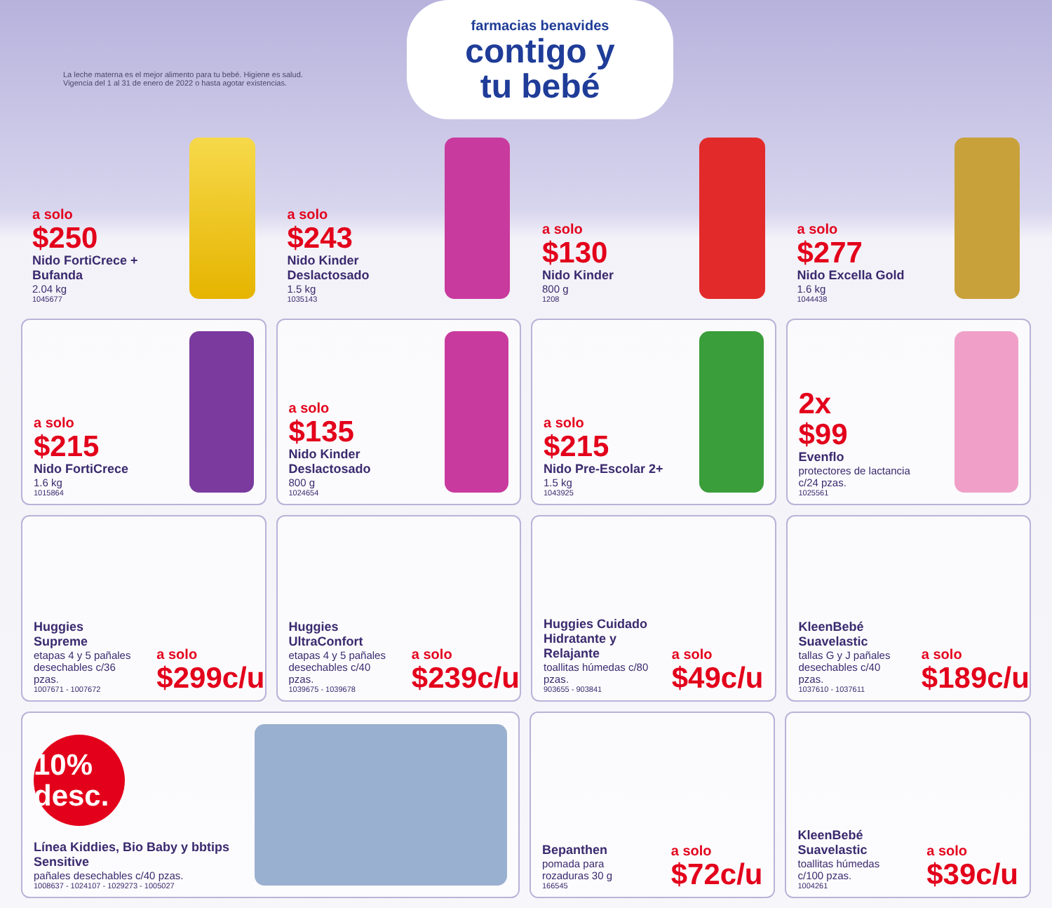La leche materna es el mejor alimento para tu bebé. Higiene es salud.
Vigencia del 1 al 31 de enero de 2022 o hasta agotar existencias.
farmacias benavides
contigo y
tu bebé
a solo
$250
Nido FortiCrece + Bufanda
2.04 kg
1045677
a solo
$243
Nido Kinder Deslactosado
1.5 kg
1035143
a solo
$130
Nido Kinder
800 g
1208
a solo
$277
Nido Excella Gold
1.6 kg
1044438
a solo
$215
Nido FortiCrece
1.6 kg
1015864
a solo
$135
Nido Kinder Deslactosado
800 g
1024654
a solo
$215
Nido Pre-Escolar 2+
1.5 kg
1043925
2x
$99
Evenflo
protectores de lactancia c/24 pzas.
1025561
Huggies Supreme
etapas 4 y 5 pañales desechables c/36 pzas.
1007671 - 1007672
a solo
$299c/u
Huggies UltraConfort
etapas 4 y 5 pañales desechables c/40 pzas.
1039675 - 1039678
a solo
$239c/u
Huggies Cuidado Hidratante y Relajante
toallitas húmedas c/80 pzas.
903655 - 903841
a solo
$49c/u
KleenBebé Suavelastic
tallas G y J pañales desechables c/40 pzas.
1037610 - 1037611
a solo
$189c/u
10% desc.
Línea Kiddies, Bio Baby y bbtips Sensitive
pañales desechables c/40 pzas.
1008637 - 1024107 - 1029273 - 1005027
Bepanthen
pomada para rozaduras 30 g
166545
a solo
$72c/u
KleenBebé Suavelastic
toallitas húmedas c/100 pzas.
1004261
a solo
$39c/u